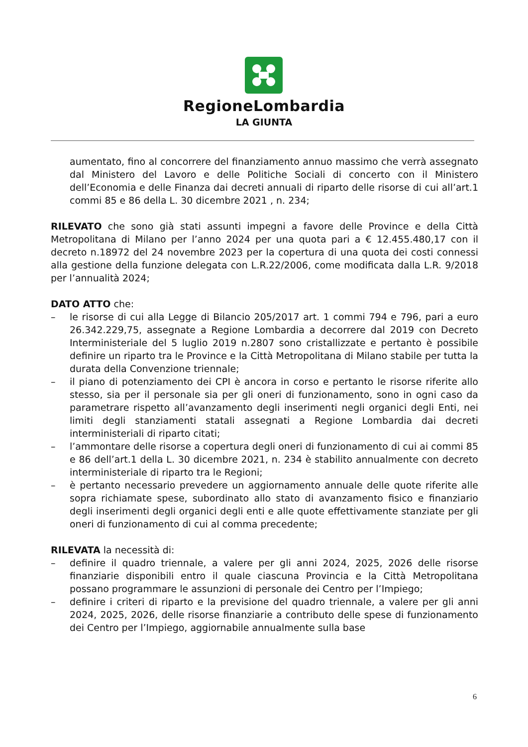RegioneLombardia
LA GIUNTA
aumentato, fino al concorrere del finanziamento annuo massimo che verrà assegnato dal Ministero del Lavoro e delle Politiche Sociali di concerto con il Ministero dell’Economia e delle Finanza dai decreti annuali di riparto delle risorse di cui all’art.1 commi 85 e 86 della L. 30 dicembre 2021 , n. 234;
RILEVATO che sono già stati assunti impegni a favore delle Province e della Città Metropolitana di Milano per l’anno 2024 per una quota pari a € 12.455.480,17 con il decreto n.18972 del 24 novembre 2023 per la copertura di una quota dei costi connessi alla gestione della funzione delegata con L.R.22/2006, come modificata dalla L.R. 9/2018 per l’annualità 2024;
DATO ATTO che:
– le risorse di cui alla Legge di Bilancio 205/2017 art. 1 commi 794 e 796, pari a euro 26.342.229,75, assegnate a Regione Lombardia a decorrere dal 2019 con Decreto Interministeriale del 5 luglio 2019 n.2807 sono cristallizzate e pertanto è possibile definire un riparto tra le Province e la Città Metropolitana di Milano stabile per tutta la durata della Convenzione triennale;
– il piano di potenziamento dei CPI è ancora in corso e pertanto le risorse riferite allo stesso, sia per il personale sia per gli oneri di funzionamento, sono in ogni caso da parametrare rispetto all’avanzamento degli inserimenti negli organici degli Enti, nei limiti degli stanziamenti statali assegnati a Regione Lombardia dai decreti interministeriali di riparto citati;
– l’ammontare delle risorse a copertura degli oneri di funzionamento di cui ai commi 85 e 86 dell’art.1 della L. 30 dicembre 2021, n. 234 è stabilito annualmente con decreto interministeriale di riparto tra le Regioni;
– è pertanto necessario prevedere un aggiornamento annuale delle quote riferite alle sopra richiamate spese, subordinato allo stato di avanzamento fisico e finanziario degli inserimenti degli organici degli enti e alle quote effettivamente stanziate per gli oneri di funzionamento di cui al comma precedente;
RILEVATA la necessità di:
– definire il quadro triennale, a valere per gli anni 2024, 2025, 2026 delle risorse finanziarie disponibili entro il quale ciascuna Provincia e la Città Metropolitana possano programmare le assunzioni di personale dei Centro per l’Impiego;
– definire i criteri di riparto e la previsione del quadro triennale, a valere per gli anni 2024, 2025, 2026, delle risorse finanziarie a contributo delle spese di funzionamento dei Centro per l’Impiego, aggiornabile annualmente sulla base
6